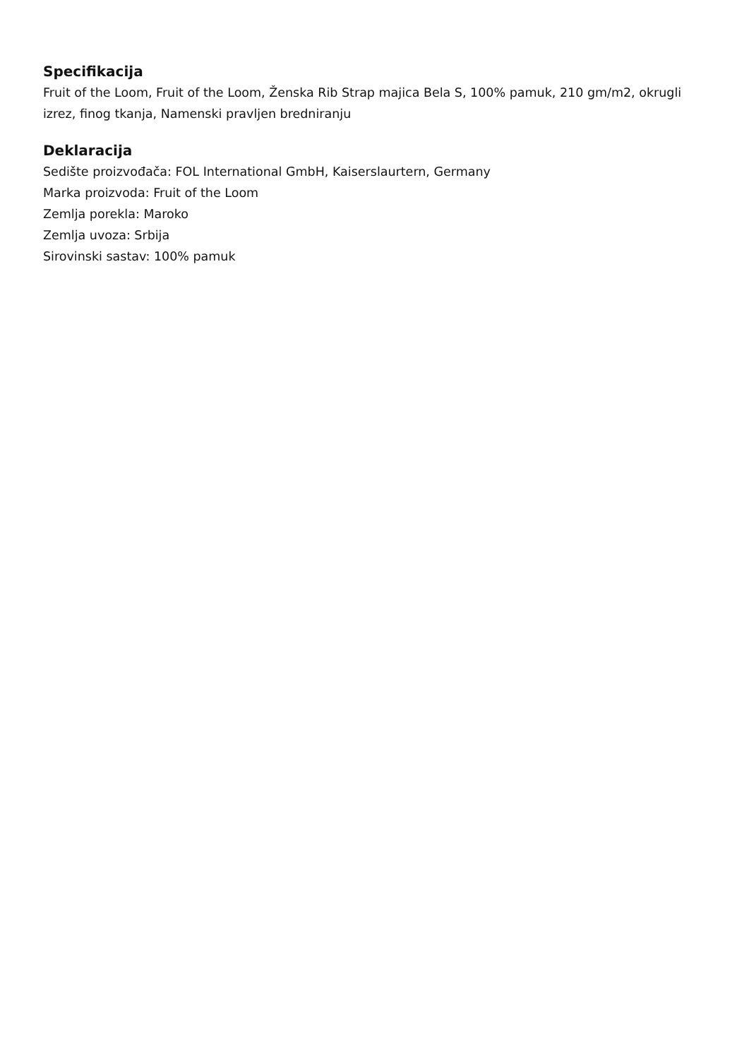Specifikacija
Fruit of the Loom, Fruit of the Loom, Ženska Rib Strap majica Bela S, 100% pamuk, 210 gm/m2, okrugli izrez, finog tkanja, Namenski pravljen bredniranju
Deklaracija
Sedište proizvođača: FOL International GmbH, Kaiserslaurtern, Germany
Marka proizvoda: Fruit of the Loom
Zemlja porekla: Maroko
Zemlja uvoza: Srbija
Sirovinski sastav: 100% pamuk